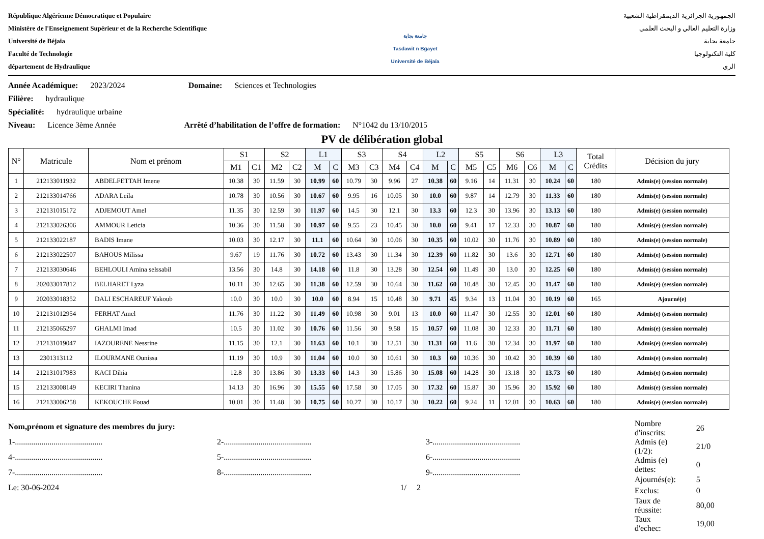République Algérienne Démocratique et Populaire
Ministère de l'Enseignement Supérieur et de la Recherche Scientifique
Université de Béjaia
Faculté de Technologie
département de Hydraulique
جامعة بجاية
Tasdawit n Bgayet
Université de Béjaïa
الجمهورية الجزائرية الديمقراطية الشعبية
وزارة التعليم العالي و البحث العلمي
جامعة بجاية
كلية التكنولوجيا
الري
Année Académique: 2023/2024 Domaine: Sciences et Technologies
Filière: hydraulique
Spécialité: hydraulique urbaine
Niveau: Licence 3ème Année Arrêté d’habilitation de l’offre de formation: N°1042 du 13/10/2015
PV de délibération global
| N° | Matricule | Nom et prénom | S1 | | S2 | | L1 | | S3 | | S4 | | L2 | | S5 | | S6 | | L3 | | Total Crédits | Décision du jury |
| --- | --- | --- | --- | --- | --- | --- | --- | --- | --- | --- | --- | --- | --- | --- | --- | --- | --- | --- | --- | --- | --- | --- |
| | | | M1 | C1 | M2 | C2 | M | C | M3 | C3 | M4 | C4 | M | C | M5 | C5 | M6 | C6 | M | C | | |
| 1 | 212133011932 | ABDELFETTAH Imene | 10.38 | 30 | 11.59 | 30 | 10.99 | 60 | 10.79 | 30 | 9.96 | 27 | 10.38 | 60 | 9.16 | 14 | 11.31 | 30 | 10.24 | 60 | 180 | Admis(e) (session normale) |
| 2 | 212133014766 | ADARA Leila | 10.78 | 30 | 10.56 | 30 | 10.67 | 60 | 9.95 | 16 | 10.05 | 30 | 10.0 | 60 | 9.87 | 14 | 12.79 | 30 | 11.33 | 60 | 180 | Admis(e) (session normale) |
| 3 | 212131015172 | ADJEMOUT Amel | 11.35 | 30 | 12.59 | 30 | 11.97 | 60 | 14.5 | 30 | 12.1 | 30 | 13.3 | 60 | 12.3 | 30 | 13.96 | 30 | 13.13 | 60 | 180 | Admis(e) (session normale) |
| 4 | 212133026306 | AMMOUR Leticia | 10.36 | 30 | 11.58 | 30 | 10.97 | 60 | 9.55 | 23 | 10.45 | 30 | 10.0 | 60 | 9.41 | 17 | 12.33 | 30 | 10.87 | 60 | 180 | Admis(e) (session normale) |
| 5 | 212133022187 | BADIS Imane | 10.03 | 30 | 12.17 | 30 | 11.1 | 60 | 10.64 | 30 | 10.06 | 30 | 10.35 | 60 | 10.02 | 30 | 11.76 | 30 | 10.89 | 60 | 180 | Admis(e) (session normale) |
| 6 | 212133022507 | BAHOUS Milissa | 9.67 | 19 | 11.76 | 30 | 10.72 | 60 | 13.43 | 30 | 11.34 | 30 | 12.39 | 60 | 11.82 | 30 | 13.6 | 30 | 12.71 | 60 | 180 | Admis(e) (session normale) |
| 7 | 212133030646 | BEHLOULI Amina selssabil | 13.56 | 30 | 14.8 | 30 | 14.18 | 60 | 11.8 | 30 | 13.28 | 30 | 12.54 | 60 | 11.49 | 30 | 13.0 | 30 | 12.25 | 60 | 180 | Admis(e) (session normale) |
| 8 | 202033017812 | BELHARET Lyza | 10.11 | 30 | 12.65 | 30 | 11.38 | 60 | 12.59 | 30 | 10.64 | 30 | 11.62 | 60 | 10.48 | 30 | 12.45 | 30 | 11.47 | 60 | 180 | Admis(e) (session normale) |
| 9 | 202033018352 | DALI ESCHAREUF Yakoub | 10.0 | 30 | 10.0 | 30 | 10.0 | 60 | 8.94 | 15 | 10.48 | 30 | 9.71 | 45 | 9.34 | 13 | 11.04 | 30 | 10.19 | 60 | 165 | Ajourné(e) |
| 10 | 212131012954 | FERHAT Amel | 11.76 | 30 | 11.22 | 30 | 11.49 | 60 | 10.98 | 30 | 9.01 | 13 | 10.0 | 60 | 11.47 | 30 | 12.55 | 30 | 12.01 | 60 | 180 | Admis(e) (session normale) |
| 11 | 212135065297 | GHALMI Imad | 10.5 | 30 | 11.02 | 30 | 10.76 | 60 | 11.56 | 30 | 9.58 | 15 | 10.57 | 60 | 11.08 | 30 | 12.33 | 30 | 11.71 | 60 | 180 | Admis(e) (session normale) |
| 12 | 212131019047 | IAZOURENE Nessrine | 11.15 | 30 | 12.1 | 30 | 11.63 | 60 | 10.1 | 30 | 12.51 | 30 | 11.31 | 60 | 11.6 | 30 | 12.34 | 30 | 11.97 | 60 | 180 | Admis(e) (session normale) |
| 13 | 2301313112 | ILOURMANE Ounissa | 11.19 | 30 | 10.9 | 30 | 11.04 | 60 | 10.0 | 30 | 10.61 | 30 | 10.3 | 60 | 10.36 | 30 | 10.42 | 30 | 10.39 | 60 | 180 | Admis(e) (session normale) |
| 14 | 212131017983 | KACI Dihia | 12.8 | 30 | 13.86 | 30 | 13.33 | 60 | 14.3 | 30 | 15.86 | 30 | 15.08 | 60 | 14.28 | 30 | 13.18 | 30 | 13.73 | 60 | 180 | Admis(e) (session normale) |
| 15 | 212133008149 | KECIRI Thanina | 14.13 | 30 | 16.96 | 30 | 15.55 | 60 | 17.58 | 30 | 17.05 | 30 | 17.32 | 60 | 15.87 | 30 | 15.96 | 30 | 15.92 | 60 | 180 | Admis(e) (session normale) |
| 16 | 212133006258 | KEKOUCHE Fouad | 10.01 | 30 | 11.48 | 30 | 10.75 | 60 | 10.27 | 30 | 10.17 | 30 | 10.22 | 60 | 9.24 | 11 | 12.01 | 30 | 10.63 | 60 | 180 | Admis(e) (session normale) |
Nom,prénom et signature des membres du jury:
1-........................................... 2-........................................... 3-...........................................
4-........................................... 5-........................................... 6-...........................................
7-........................................... 8-........................................... 9-...........................................
Le: 30-06-2024 1/ 2
| Nombre d'inscrits: | 26 |
| Admis (e) (1/2): | 21/0 |
| Admis (e) dettes: | 0 |
| Ajournés(e): | 5 |
| Exclus: | 0 |
| Taux de réussite: | 80,00 |
| Taux d'echec: | 19,00 |